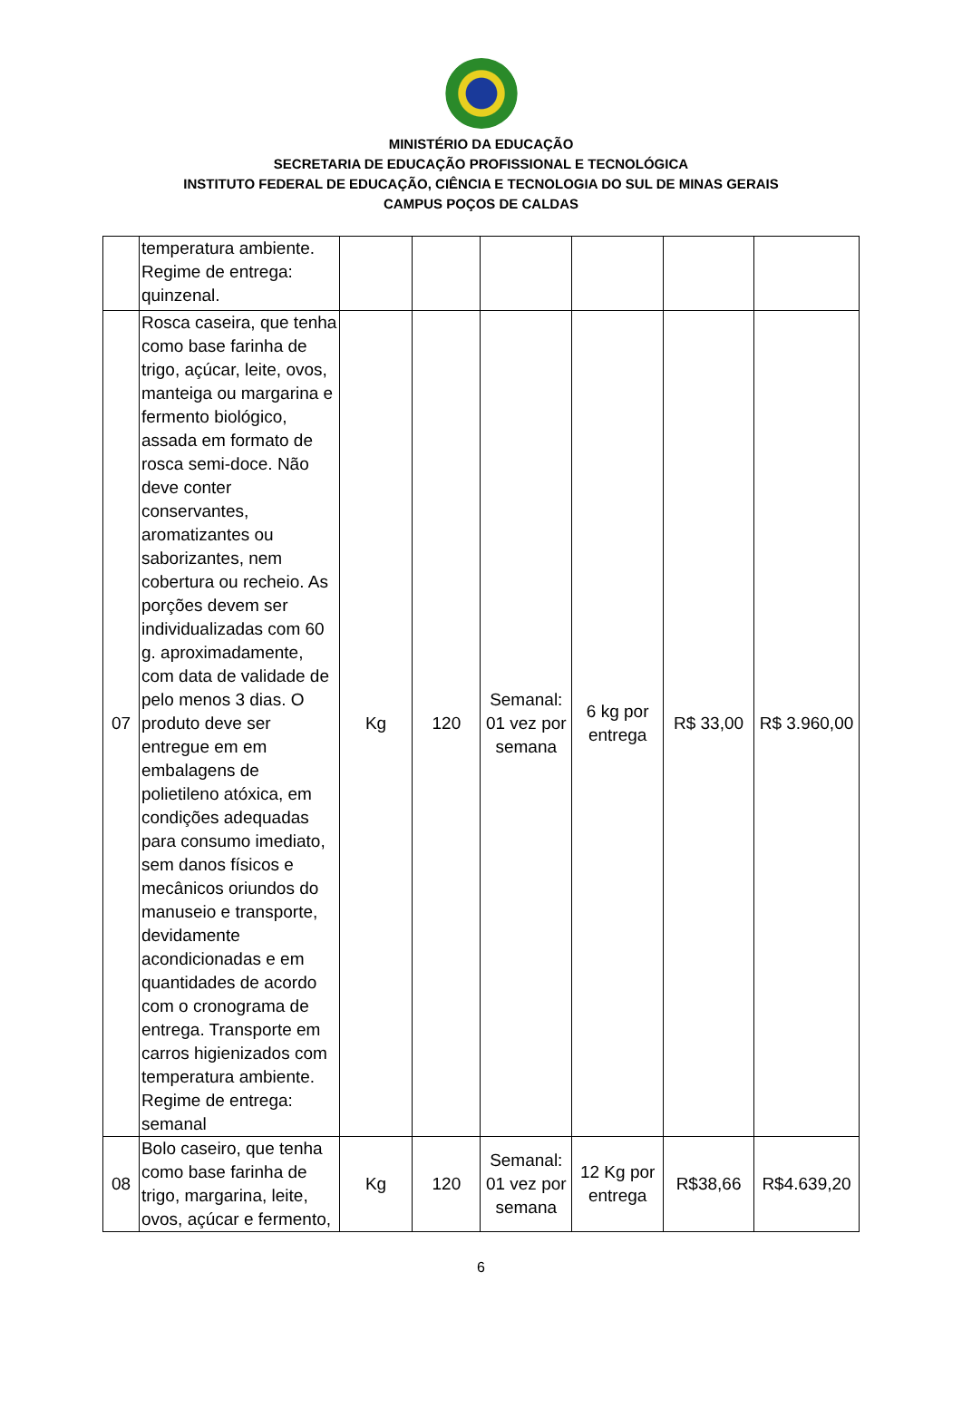MINISTÉRIO DA EDUCAÇÃO
SECRETARIA DE EDUCAÇÃO PROFISSIONAL E TECNOLÓGICA
INSTITUTO FEDERAL DE EDUCAÇÃO, CIÊNCIA E TECNOLOGIA DO SUL DE MINAS GERAIS
CAMPUS POÇOS DE CALDAS
| | temperatura ambiente. Regime de entrega: quinzenal. | | | | | | |
| 07 | Rosca caseira, que tenha como base farinha de trigo, açúcar, leite, ovos, manteiga ou margarina e fermento biológico, assada em formato de rosca semi-doce. Não deve conter conservantes, aromatizantes ou saborizantes, nem cobertura ou recheio. As porções devem ser individualizadas com 60 g. aproximadamente, com data de validade de pelo menos 3 dias. O produto deve ser entregue em em embalagens de polietileno atóxica, em condições adequadas para consumo imediato, sem danos físicos e mecânicos oriundos do manuseio e transporte, devidamente acondicionadas e em quantidades de acordo com o cronograma de entrega. Transporte em carros higienizados com temperatura ambiente. Regime de entrega: semanal | Kg | 120 | Semanal: 01 vez por semana | 6 kg por entrega | R$ 33,00 | R$ 3.960,00 |
| 08 | Bolo caseiro, que tenha como base farinha de trigo, margarina, leite, ovos, açúcar e fermento, | Kg | 120 | Semanal: 01 vez por semana | 12 Kg por entrega | R$38,66 | R$4.639,20 |
6